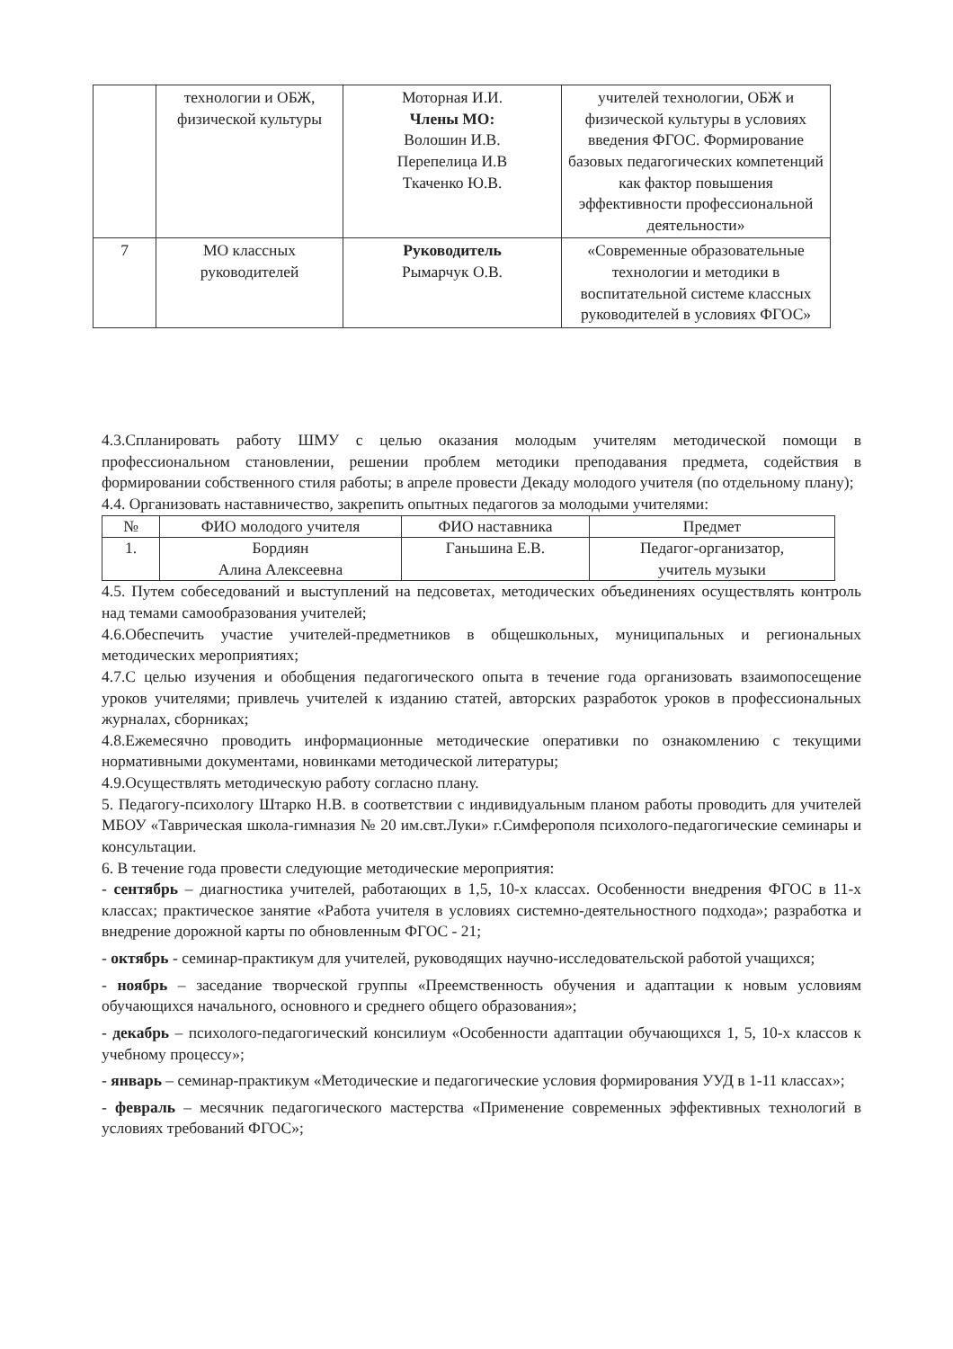| | технологии и ОБЖ, физической культуры | Моторная И.И. Члены МО: Волошин И.В. Перепелица И.В Ткаченко Ю.В. | учителей технологии, ОБЖ и физической культуры в условиях введения ФГОС. Формирование базовых педагогических компетенций как фактор повышения эффективности профессиональной деятельности» |
| 7 | МО классных руководителей | Руководитель Рымарчук О.В. | «Современные образовательные технологии и методики в воспитательной системе классных руководителей в условиях ФГОС» |
4.3.Спланировать работу ШМУ с целью оказания молодым учителям методической помощи в профессиональном становлении, решении проблем методики преподавания предмета, содействия в формировании собственного стиля работы; в апреле провести Декаду молодого учителя (по отдельному плану);
4.4. Организовать наставничество, закрепить опытных педагогов за молодыми учителями:
| № | ФИО молодого учителя | ФИО наставника | Предмет |
| --- | --- | --- | --- |
| 1. | Бордиян Алина Алексеевна | Ганьшина Е.В. | Педагог-организатор, учитель музыки |
4.5. Путем собеседований и выступлений на педсоветах, методических объединениях осуществлять контроль над темами самообразования учителей;
4.6.Обеспечить участие учителей-предметников в общешкольных, муниципальных и региональных методических мероприятиях;
4.7.С целью изучения и обобщения педагогического опыта в течение года организовать взаимопосещение уроков учителями; привлечь учителей к изданию статей, авторских разработок уроков в профессиональных журналах, сборниках;
4.8.Ежемесячно проводить информационные методические оперативки по ознакомлению с текущими нормативными документами, новинками методической литературы;
4.9.Осуществлять методическую работу согласно плану.
5. Педагогу-психологу Штарко Н.В. в соответствии с индивидуальным планом работы проводить для учителей МБОУ «Таврическая школа-гимназия № 20 им.свт.Луки» г.Симферополя психолого-педагогические семинары и консультации.
6. В течение года провести следующие методические мероприятия:
- сентябрь – диагностика учителей, работающих в 1,5, 10-х классах. Особенности внедрения ФГОС в 11-х классах; практическое занятие «Работа учителя в условиях системно-деятельностного подхода»; разработка и внедрение дорожной карты по обновленным ФГОС - 21;
- октябрь - семинар-практикум для учителей, руководящих научно-исследовательской работой учащихся;
- ноябрь – заседание творческой группы «Преемственность обучения и адаптации к новым условиям обучающихся начального, основного и среднего общего образования»;
- декабрь – психолого-педагогический консилиум «Особенности адаптации обучающихся 1, 5, 10-х классов к учебному процессу»;
- январь – семинар-практикум «Методические и педагогические условия формирования УУД в 1-11 классах»;
- февраль – месячник педагогического мастерства «Применение современных эффективных технологий в условиях требований ФГОС»;